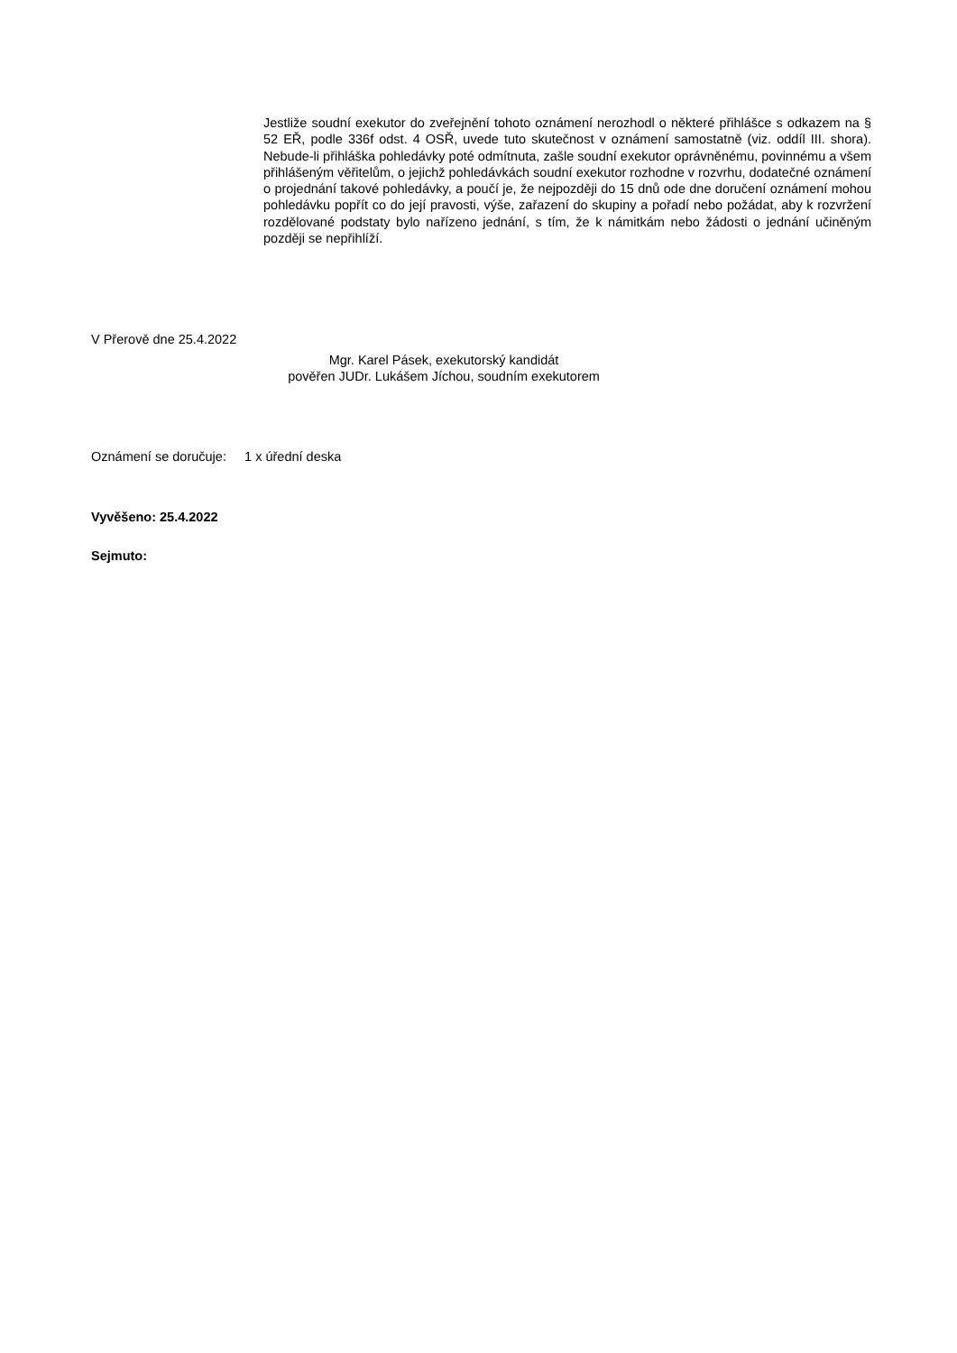Jestliže soudní exekutor do zveřejnění tohoto oznámení nerozhodl o některé přihlášce s odkazem na § 52 EŘ, podle 336f odst. 4 OSŘ, uvede tuto skutečnost v oznámení samostatně (viz. oddíl III. shora). Nebude-li přihláška pohledávky poté odmítnuta, zašle soudní exekutor oprávněnému, povinnému a všem přihlášeným věřitelům, o jejichž pohledávkách soudní exekutor rozhodne v rozvrhu, dodatečné oznámení o projednání takové pohledávky, a poučí je, že nejpozději do 15 dnů ode dne doručení oznámení mohou pohledávku popřít co do její pravosti, výše, zařazení do skupiny a pořadí nebo požádat, aby k rozvržení rozdělované podstaty bylo nařízeno jednání, s tím, že k námitkám nebo žádosti o jednání učiněným později se nepřihlíží.
V Přerově dne 25.4.2022
Mgr. Karel Pásek, exekutorský kandidát
pověřen JUDr. Lukášem Jíchou, soudním exekutorem
Oznámení se doručuje: 1 x úřední deska
Vyvěšeno: 25.4.2022
Sejmuto: